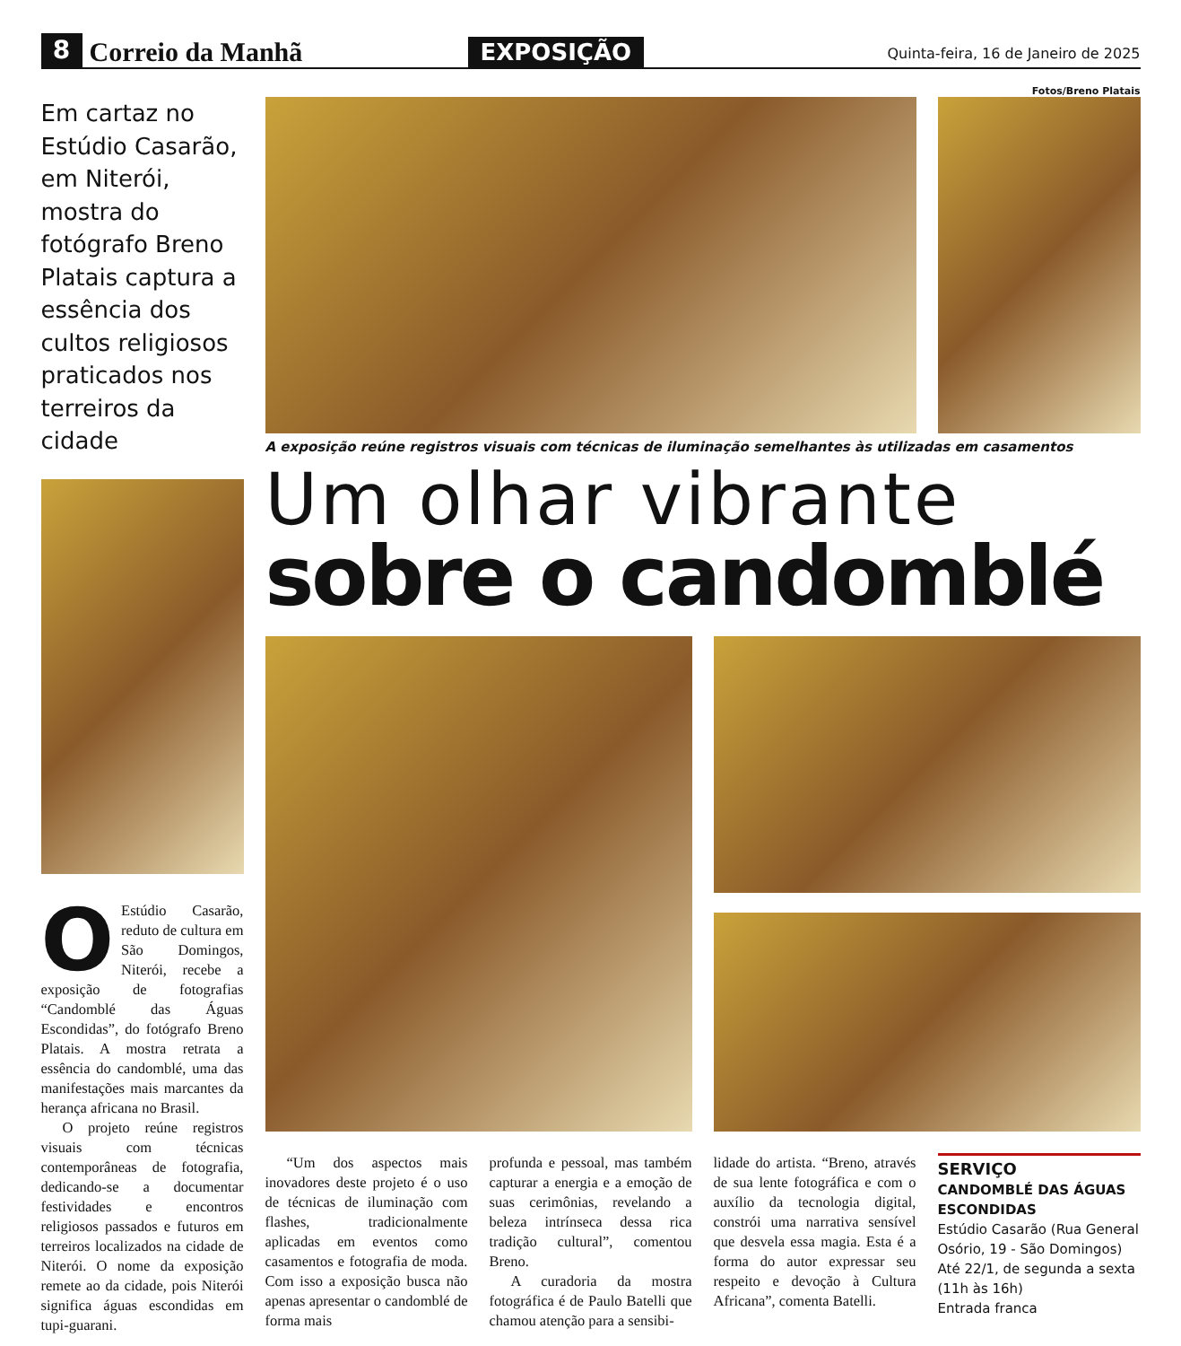8
Correio da Manhã
EXPOSIÇÃO
Quinta-feira, 16 de Janeiro de 2025
Fotos/Breno Platais
Em cartaz no Estúdio Casarão, em Niterói, mostra do fotógrafo Breno Platais captura a essência dos cultos religiosos praticados nos terreiros da cidade
OEstúdio Casarão, reduto de cultura em São Domingos, Niterói, recebe a exposição de fotografias “Candomblé das Águas Escondidas”, do fotógrafo Breno Platais. A mostra retrata a essência do candomblé, uma das manifestações mais marcantes da herança africana no Brasil.
O projeto reúne registros visuais com técnicas contemporâneas de fotografia, dedicando-se a documentar festividades e encontros religiosos passados e futuros em terreiros localizados na cidade de Niterói. O nome da exposição remete ao da cidade, pois Niterói significa águas escondidas em tupi-guarani.
A exposição reúne registros visuais com técnicas de iluminação semelhantes às utilizadas em casamentos
Um olhar vibrante
sobre o candomblé
“Um dos aspectos mais inovadores deste projeto é o uso de técnicas de iluminação com flashes, tradicionalmente aplicadas em eventos como casamentos e fotografia de moda. Com isso a exposição busca não apenas apresentar o candomblé de forma mais
profunda e pessoal, mas também capturar a energia e a emoção de suas cerimônias, revelando a beleza intrínseca dessa rica tradição cultural”, comentou Breno.
A curadoria da mostra fotográfica é de Paulo Batelli que chamou atenção para a sensibi-
lidade do artista. “Breno, através de sua lente fotográfica e com o auxílio da tecnologia digital, constrói uma narrativa sensível que desvela essa magia. Esta é a forma do autor expressar seu respeito e devoção à Cultura Africana”, comenta Batelli.
SERVIÇO
CANDOMBLÉ DAS ÁGUAS ESCONDIDAS
Estúdio Casarão (Rua General Osório, 19 - São Domingos)
Até 22/1, de segunda a sexta (11h às 16h)
Entrada franca